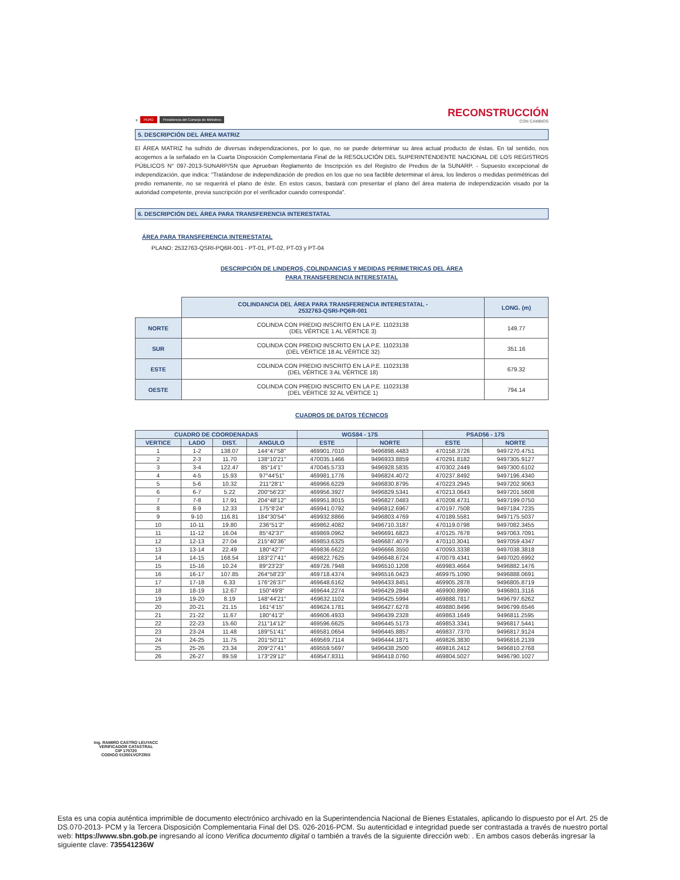⚜ PERÚ Presidencia del Consejo de Ministros
RECONSTRUCCIÓN
CON CAMBIOS
5. DESCRIPCIÓN DEL ÁREA MATRIZ
El ÁREA MATRIZ ha sufrido de diversas independizaciones, por lo que, no se puede determinar su área actual producto de éstas. En tal sentido, nos acogemos a la señalado en la Cuarta Disposición Complementaria Final de la RESOLUCIÓN DEL SUPERINTENDENTE NACIONAL DE LOS REGISTROS PÚBLICOS N° 097-2013-SUNARP/SN que Aprueban Reglamento de Inscripción es del Registro de Predios de la SUNARP. - Supuesto excepcional de independización, que indica: "Tratándose de independización de predios en los que no sea factible determinar el área, los linderos o medidas perimétricas del predio remanente, no se requerirá el plano de éste. En estos casos, bastará con presentar el plano del área materia de independización visado por la autoridad competente, previa suscripción por el verificador cuando corresponda".
6. DESCRIPCIÓN DEL ÁREA PARA TRANSFERENCIA INTERESTATAL
ÁREA PARA TRANSFERENCIA INTERESTATAL
PLANO: 2532763-QSRI-PQ6R-001 - PT-01, PT-02, PT-03 y PT-04
DESCRIPCIÓN DE LINDEROS, COLINDANCIAS Y MEDIDAS PERIMETRICAS DEL ÁREA
PARA TRANSFERENCIA INTERESTATAL
| | COLINDANCIA DEL ÁREA PARA TRANSFERENCIA INTERESTATAL - 2532763-QSRI-PQ6R-001 | LONG. (m) |
| NORTE | COLINDA CON PREDIO INSCRITO EN LA P.E. 11023138 (DEL VÉRTICE 1 AL VÉRTICE 3) | 149.77 |
| SUR | COLINDA CON PREDIO INSCRITO EN LA P.E. 11023138 (DEL VÉRTICE 18 AL VÉRTICE 32) | 351.16 |
| ESTE | COLINDA CON PREDIO INSCRITO EN LA P.E. 11023138 (DEL VÉRTICE 3 AL VÉRTICE 18) | 679.32 |
| OESTE | COLINDA CON PREDIO INSCRITO EN LA P.E. 11023138 (DEL VÉRTICE 32 AL VÉRTICE 1) | 794.14 |
CUADROS DE DATOS TÉCNICOS
| CUADRO DE COORDENADAS | | | | WGS84 - 17S | | PSAD56 - 17S | |
| --- | --- | --- | --- | --- | --- | --- | --- |
| VERTICE | LADO | DIST. | ANGULO | ESTE | NORTE | ESTE | NORTE |
| 1 | 1-2 | 138.07 | 144°47'58" | 469901.7010 | 9496898.4483 | 470158.3726 | 9497270.4751 |
| 2 | 2-3 | 11.70 | 138°10'21" | 470035.1466 | 9496933.8859 | 470291.8182 | 9497305.9127 |
| 3 | 3-4 | 122.47 | 85°14'1" | 470045.5733 | 9496928.5835 | 470302.2449 | 9497300.6102 |
| 4 | 4-5 | 15.93 | 97°44'51" | 469981.1776 | 9496824.4072 | 470237.8492 | 9497196.4340 |
| 5 | 5-6 | 10.32 | 211°28'1" | 469966.6229 | 9496830.8795 | 470223.2945 | 9497202.9063 |
| 6 | 6-7 | 5.22 | 200°56'23" | 469956.3927 | 9496829.5341 | 470213.0643 | 9497201.5608 |
| 7 | 7-8 | 17.91 | 204°48'12" | 469951.8015 | 9496827.0483 | 470208.4731 | 9497199.0750 |
| 8 | 8-9 | 12.33 | 175°8'24" | 469941.0792 | 9496812.6967 | 470197.7508 | 9497184.7235 |
| 9 | 9-10 | 116.81 | 184°30'54" | 469932.8866 | 9496803.4769 | 470189.5581 | 9497175.5037 |
| 10 | 10-11 | 19.80 | 236°51'2" | 469862.4082 | 9496710.3187 | 470119.0798 | 9497082.3455 |
| 11 | 11-12 | 16.04 | 85°42'37" | 469869.0962 | 9496691.6823 | 470125.7678 | 9497063.7091 |
| 12 | 12-13 | 27.04 | 215°40'36" | 469853.6325 | 9496687.4079 | 470110.3041 | 9497059.4347 |
| 13 | 13-14 | 22.49 | 180°42'7" | 469836.6622 | 9496666.3550 | 470093.3338 | 9497038.3818 |
| 14 | 14-15 | 168.54 | 183°27'41" | 469822.7625 | 9496648.6724 | 470079.4341 | 9497020.6992 |
| 15 | 15-16 | 10.24 | 89°23'23" | 469726.7948 | 9496510.1208 | 469983.4664 | 9496882.1476 |
| 16 | 16-17 | 107.85 | 264°58'23" | 469718.4374 | 9496516.0423 | 469975.1090 | 9496888.0691 |
| 17 | 17-18 | 6.33 | 176°26'37" | 469648.6162 | 9496433.8451 | 469905.2878 | 9496805.8719 |
| 18 | 18-19 | 12.67 | 150°49'8" | 469644.2274 | 9496429.2848 | 469900.8990 | 9496801.3116 |
| 19 | 19-20 | 8.19 | 148°44'21" | 469632.1102 | 9496425.5994 | 469888.7817 | 9496797.6262 |
| 20 | 20-21 | 21.15 | 161°4'15" | 469624.1781 | 9496427.6278 | 469880.8496 | 9496799.6546 |
| 21 | 21-22 | 11.67 | 180°41'2" | 469606.4933 | 9496439.2328 | 469863.1649 | 9496811.2595 |
| 22 | 22-23 | 15.60 | 211°14'12" | 469596.6625 | 9496445.5173 | 469853.3341 | 9496817.5441 |
| 23 | 23-24 | 11.48 | 189°51'41" | 469581.0654 | 9496445.8857 | 469837.7370 | 9496817.9124 |
| 24 | 24-25 | 11.75 | 201°50'11" | 469569.7114 | 9496444.1871 | 469826.3830 | 9496816.2139 |
| 25 | 25-26 | 23.34 | 209°27'41" | 469559.5697 | 9496438.2500 | 469816.2412 | 9496810.2768 |
| 26 | 26-27 | 89.59 | 173°29'12" | 469547.8311 | 9496418.0760 | 469804.5027 | 9496790.1027 |
Ing. RAMIRO CASTRO LEUYACC
VERIFICADOR CATASTRAL
CIP 170720
CODIGO 013501VCPZRIX
Esta es una copia auténtica imprimible de documento electrónico archivado en la Superintendencia Nacional de Bienes Estatales, aplicando lo dispuesto por el Art. 25 de DS.070-2013- PCM y la Tercera Disposición Complementaria Final del DS. 026-2016-PCM. Su autenticidad e integridad puede ser contrastada a través de nuestro portal web: https://www.sbn.gob.pe ingresando al ícono Verifica documento digital o también a través de la siguiente dirección web: . En ambos casos deberás ingresar la siguiente clave: 735541236W